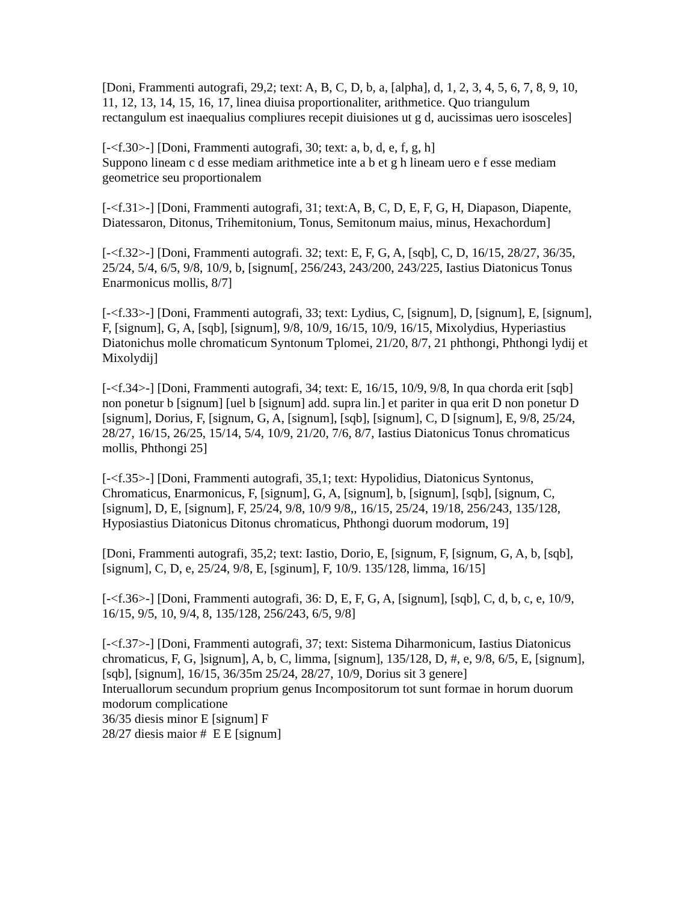[Doni, Frammenti autografi, 29,2; text: A, B, C, D, b, a, [alpha], d, 1, 2, 3, 4, 5, 6, 7, 8, 9, 10, 11, 12, 13, 14, 15, 16, 17, linea diuisa proportionaliter, arithmetice. Quo triangulum rectangulum est inaequalius compliures recepit diuisiones ut g d, aucissimas uero isosceles]
[-<f.30>-] [Doni, Frammenti autografi, 30; text: a, b, d, e, f, g, h]
Suppono lineam c d esse mediam arithmetice inte a b et g h lineam uero e f esse mediam geometrice seu proportionalem
[-<f.31>-] [Doni, Frammenti autografi, 31; text:A, B, C, D, E, F, G, H, Diapason, Diapente, Diatessaron, Ditonus, Trihemitonium, Tonus, Semitonum maius, minus, Hexachordum]
[-<f.32>-] [Doni, Frammenti autografi. 32; text: E, F, G, A, [sqb], C, D, 16/15, 28/27, 36/35, 25/24, 5/4, 6/5, 9/8, 10/9, b, [signum[, 256/243, 243/200, 243/225, Iastius Diatonicus Tonus Enarmonicus mollis, 8/7]
[-<f.33>-] [Doni, Frammenti autografi, 33; text: Lydius, C, [signum], D, [signum], E, [signum], F, [signum], G, A, [sqb], [signum], 9/8, 10/9, 16/15, 10/9, 16/15, Mixolydius, Hyperiastius Diatonichus molle chromaticum Syntonum Tplomei, 21/20, 8/7, 21 phthongi, Phthongi lydij et Mixolydij]
[-<f.34>-] [Doni, Frammenti autografi, 34; text: E, 16/15, 10/9, 9/8, In qua chorda erit [sqb] non ponetur b [signum] [uel b [signum] add. supra lin.] et pariter in qua erit D non ponetur D [signum], Dorius, F, [signum, G, A, [signum], [sqb], [signum], C, D [signum], E, 9/8, 25/24, 28/27, 16/15, 26/25, 15/14, 5/4, 10/9, 21/20, 7/6, 8/7, Iastius Diatonicus Tonus chromaticus mollis, Phthongi 25]
[-<f.35>-] [Doni, Frammenti autografi, 35,1; text: Hypolidius, Diatonicus Syntonus, Chromaticus, Enarmonicus, F, [signum], G, A, [signum], b, [signum], [sqb], [signum, C, [signum], D, E, [signum], F, 25/24, 9/8, 10/9 9/8,, 16/15, 25/24, 19/18, 256/243, 135/128, Hyposiastius Diatonicus Ditonus chromaticus, Phthongi duorum modorum, 19]
[Doni, Frammenti autografi, 35,2; text: Iastio, Dorio, E, [signum, F, [signum, G, A, b, [sqb], [signum], C, D, e, 25/24, 9/8, E, [sginum], F, 10/9. 135/128, limma, 16/15]
[-<f.36>-] [Doni, Frammenti autografi, 36: D, E, F, G, A, [signum], [sqb], C, d, b, c, e, 10/9, 16/15, 9/5, 10, 9/4, 8, 135/128, 256/243, 6/5, 9/8]
[-<f.37>-] [Doni, Frammenti autografi, 37; text: Sistema Diharmonicum, Iastius Diatonicus chromaticus, F, G, ]signum], A, b, C, limma, [signum], 135/128, D, #, e, 9/8, 6/5, E, [signum], [sqb], [signum], 16/15, 36/35m 25/24, 28/27, 10/9, Dorius sit 3 genere]
Interuallorum secundum proprium genus Incompositorum tot sunt formae in horum duorum modorum complicatione
36/35 diesis minor E [signum] F
28/27 diesis maior # E E [signum]